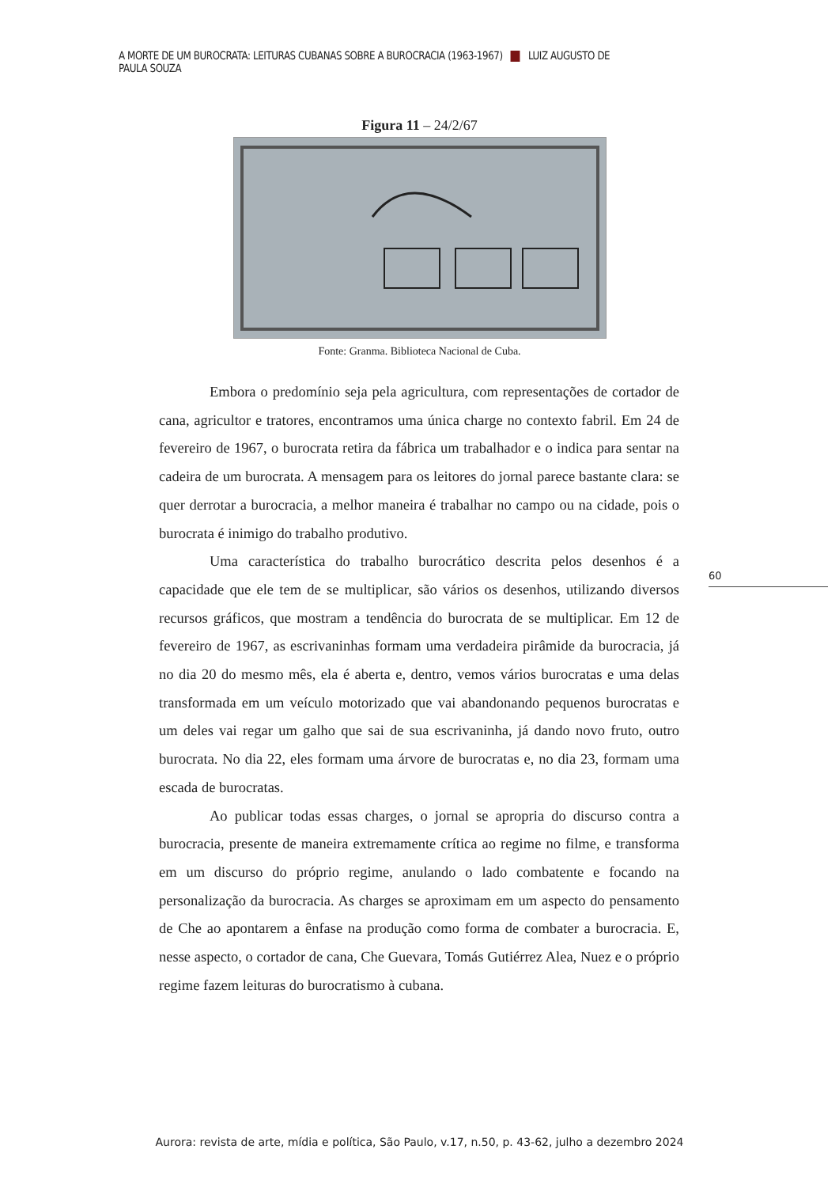A MORTE DE UM BUROCRATA: LEITURAS CUBANAS SOBRE A BUROCRACIA (1963-1967) LUIZ AUGUSTO DE PAULA SOUZA
Figura 11 – 24/2/67
Fonte: Granma. Biblioteca Nacional de Cuba.
Embora o predomínio seja pela agricultura, com representações de cortador de cana, agricultor e tratores, encontramos uma única charge no contexto fabril. Em 24 de fevereiro de 1967, o burocrata retira da fábrica um trabalhador e o indica para sentar na cadeira de um burocrata. A mensagem para os leitores do jornal parece bastante clara: se quer derrotar a burocracia, a melhor maneira é trabalhar no campo ou na cidade, pois o burocrata é inimigo do trabalho produtivo.
Uma característica do trabalho burocrático descrita pelos desenhos é a capacidade que ele tem de se multiplicar, são vários os desenhos, utilizando diversos recursos gráficos, que mostram a tendência do burocrata de se multiplicar. Em 12 de fevereiro de 1967, as escrivaninhas formam uma verdadeira pirâmide da burocracia, já no dia 20 do mesmo mês, ela é aberta e, dentro, vemos vários burocratas e uma delas transformada em um veículo motorizado que vai abandonando pequenos burocratas e um deles vai regar um galho que sai de sua escrivaninha, já dando novo fruto, outro burocrata. No dia 22, eles formam uma árvore de burocratas e, no dia 23, formam uma escada de burocratas.
Ao publicar todas essas charges, o jornal se apropria do discurso contra a burocracia, presente de maneira extremamente crítica ao regime no filme, e transforma em um discurso do próprio regime, anulando o lado combatente e focando na personalização da burocracia. As charges se aproximam em um aspecto do pensamento de Che ao apontarem a ênfase na produção como forma de combater a burocracia. E, nesse aspecto, o cortador de cana, Che Guevara, Tomás Gutiérrez Alea, Nuez e o próprio regime fazem leituras do burocratismo à cubana.
60
Aurora: revista de arte, mídia e política, São Paulo, v.17, n.50, p. 43-62, julho a dezembro 2024